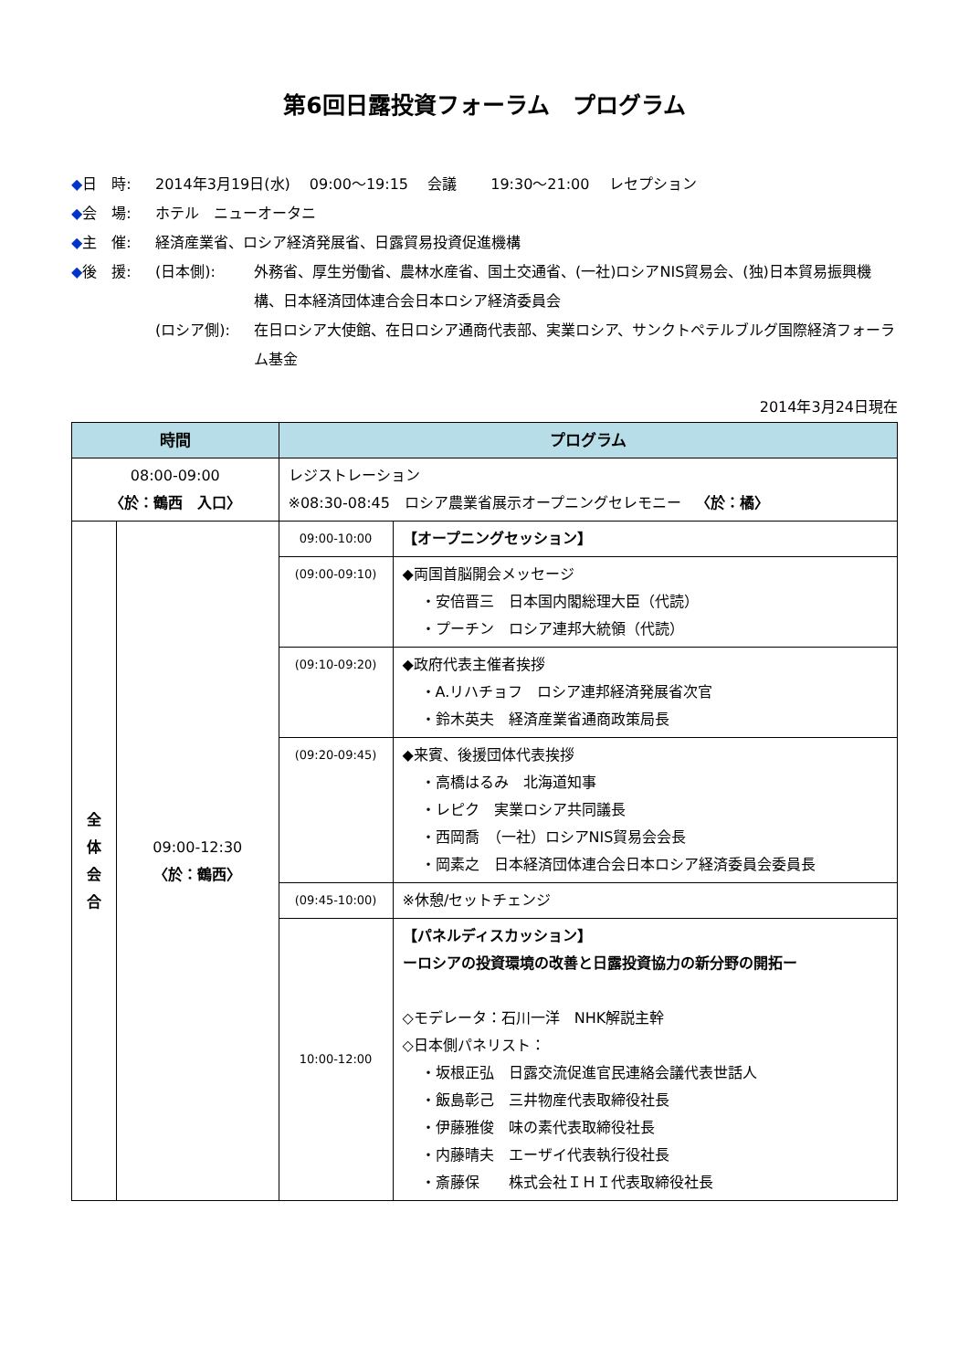第6回日露投資フォーラム　プログラム
◆日　時: 2014年3月19日(水)　 09:00～19:15　 会議　　 19:30～21:00　 レセプション
◆会　場: ホテル　ニューオータニ
◆主　催: 経済産業省、ロシア経済発展省、日露貿易投資促進機構
◆後　援: (日本側): 外務省、厚生労働省、農林水産省、国土交通省、(一社)ロシアNIS貿易会、(独)日本貿易振興機構、日本経済団体連合会日本ロシア経済委員会
(ロシア側): 在日ロシア大使館、在日ロシア通商代表部、実業ロシア、サンクトペテルブルグ国際経済フォーラム基金
2014年3月24日現在
| 時間 | | プログラム | |
| --- | --- | --- | --- |
| 08:00-09:00 〈於：鶴西 入口〉 | | レジストレーション ※08:30-08:45 ロシア農業省展示オープニングセレモニー 〈於：橘〉 | |
| 全 体 会 合 | 09:00-12:30 〈於：鶴西〉 | 09:00-10:00 | 【オープニングセッション】 |
| | | (09:00-09:10) | ◆両国首脳開会メッセージ ・安倍晋三 日本国内閣総理大臣（代読） ・プーチン ロシア連邦大統領（代読） |
| | | (09:10-09:20) | ◆政府代表主催者挨拶 ・A.リハチョフ ロシア連邦経済発展省次官 ・鈴木英夫 経済産業省通商政策局長 |
| | | (09:20-09:45) | ◆来賓、後援団体代表挨拶 ・高橋はるみ 北海道知事 ・レピク 実業ロシア共同議長 ・西岡喬 （一社）ロシアNIS貿易会会長 ・岡素之 日本経済団体連合会日本ロシア経済委員会委員長 |
| | | (09:45-10:00) | ※休憩/セットチェンジ |
| | | 10:00-12:00 | 【パネルディスカッション】 ーロシアの投資環境の改善と日露投資協力の新分野の開拓ー ◇モデレータ：石川一洋 NHK解説主幹 ◇日本側パネリスト： ・坂根正弘 日露交流促進官民連絡会議代表世話人 ・飯島彰己 三井物産代表取締役社長 ・伊藤雅俊 味の素代表取締役社長 ・内藤晴夫 エーザイ代表執行役社長 ・斎藤保 株式会社ＩＨＩ代表取締役社長 |